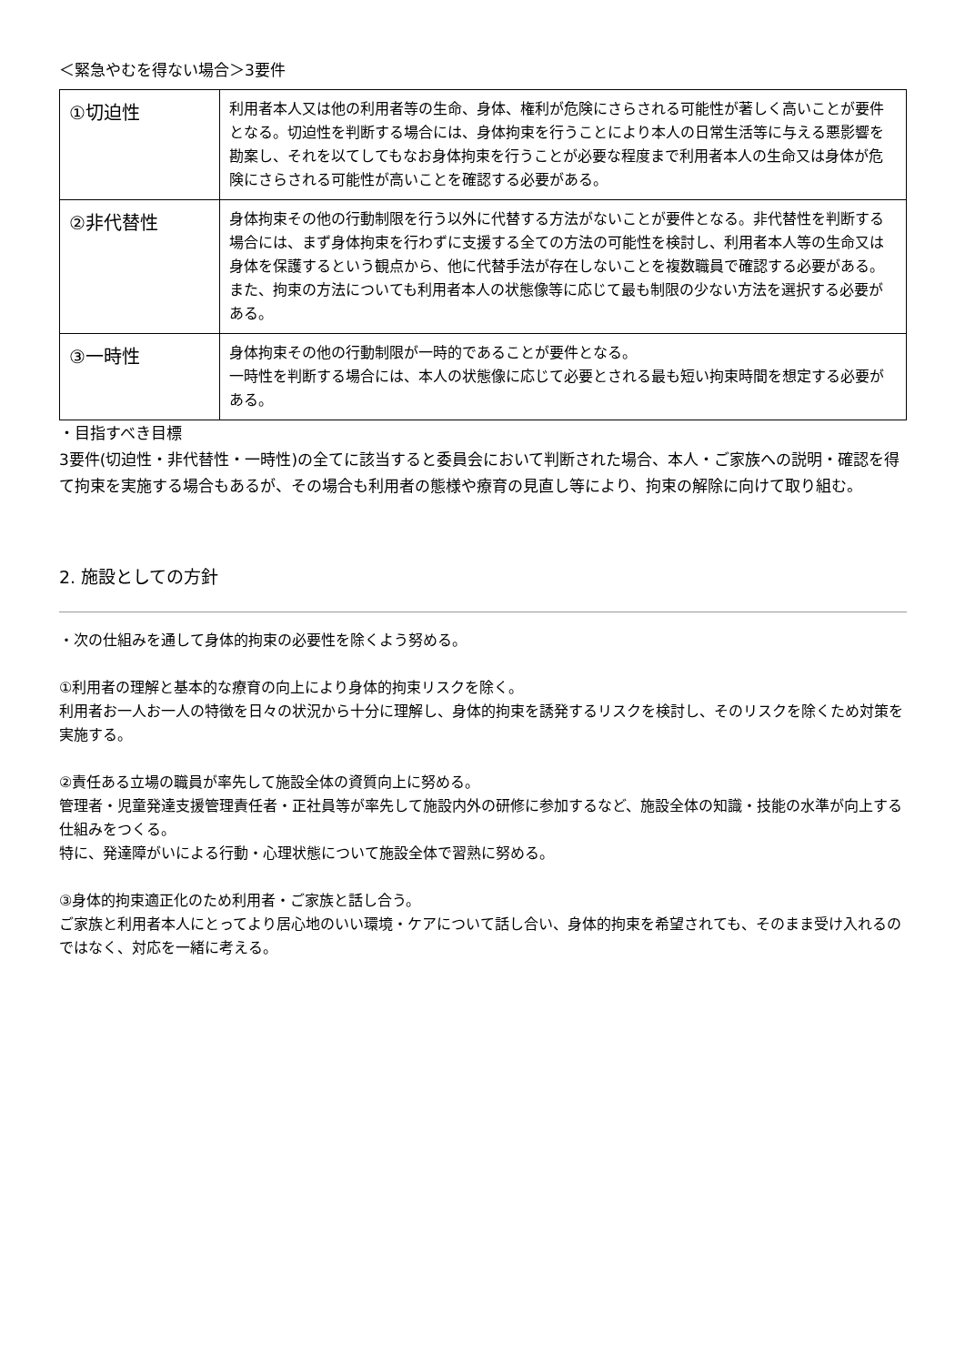＜緊急やむを得ない場合＞3要件
| ①切迫性 | 利用者本人又は他の利用者等の生命、身体、権利が危険にさらされる可能性が著しく高いことが要件となる。切迫性を判断する場合には、身体拘束を行うことにより本人の日常生活等に与える悪影響を勘案し、それを以てしてもなお身体拘束を行うことが必要な程度まで利用者本人の生命又は身体が危険にさらされる可能性が高いことを確認する必要がある。 |
| ②非代替性 | 身体拘束その他の行動制限を行う以外に代替する方法がないことが要件となる。非代替性を判断する場合には、まず身体拘束を行わずに支援する全ての方法の可能性を検討し、利用者本人等の生命又は身体を保護するという観点から、他に代替手法が存在しないことを複数職員で確認する必要がある。また、拘束の方法についても利用者本人の状態像等に応じて最も制限の少ない方法を選択する必要がある。 |
| ③一時性 | 身体拘束その他の行動制限が一時的であることが要件となる。 一時性を判断する場合には、本人の状態像に応じて必要とされる最も短い拘束時間を想定する必要がある。 |
・目指すべき目標
3要件(切迫性・非代替性・一時性)の全てに該当すると委員会において判断された場合、本人・ご家族への説明・確認を得て拘束を実施する場合もあるが、その場合も利用者の態様や療育の見直し等により、拘束の解除に向けて取り組む。
2. 施設としての方針
・次の仕組みを通して身体的拘束の必要性を除くよう努める。
①利用者の理解と基本的な療育の向上により身体的拘束リスクを除く。
利用者お一人お一人の特徴を日々の状況から十分に理解し、身体的拘束を誘発するリスクを検討し、そのリスクを除くため対策を実施する。
②責任ある立場の職員が率先して施設全体の資質向上に努める。
管理者・児童発達支援管理責任者・正社員等が率先して施設内外の研修に参加するなど、施設全体の知識・技能の水準が向上する仕組みをつくる。
特に、発達障がいによる行動・心理状態について施設全体で習熟に努める。
③身体的拘束適正化のため利用者・ご家族と話し合う。
ご家族と利用者本人にとってより居心地のいい環境・ケアについて話し合い、身体的拘束を希望されても、そのまま受け入れるのではなく、対応を一緒に考える。